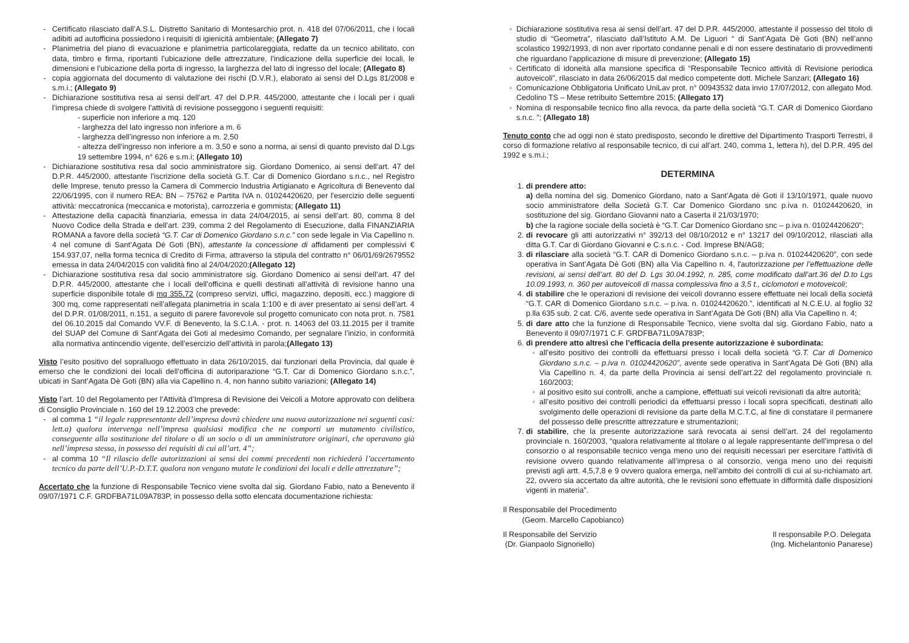Certificato rilasciato dall’A.S.L. Distretto Sanitario di Montesarchio prot. n. 418 del 07/06/2011, che i locali adibiti ad autofficina possiedono i requisiti di igienicità ambientale; (Allegato 7)
Planimetria del piano di evacuazione e planimetria particolareggiata, redatte da un tecnico abilitato, con data, timbro e firma, riportanti l’ubicazione delle attrezzature, l’indicazione della superficie dei locali, le dimensioni e l’ubicazione della porta di ingresso, la larghezza del lato di ingresso del locale; (Allegato 8)
copia aggiornata del documento di valutazione dei rischi (D.V.R.), elaborato ai sensi del D.Lgs 81/2008 e s.m.i.; (Allegato 9)
Dichiarazione sostitutiva resa ai sensi dell’art. 47 del D.P.R. 445/2000, attestante che i locali per i quali l’impresa chiede di svolgere l’attività di revisione posseggono i seguenti requisiti:
- superficie non inferiore a mq. 120
- larghezza del lato ingresso non inferiore a m. 6
- larghezza dell’ingresso non inferiore a m. 2,50
- altezza dell’ingresso non inferiore a m. 3,50 e sono a norma, ai sensi di quanto previsto dal D.Lgs 19 settembre 1994, n° 626 e s.m.i; (Allegato 10)
Dichiarazione sostitutiva resa dal socio amministratore sig. Giordano Domenico, ai sensi dell’art. 47 del D.P.R. 445/2000, attestante l’iscrizione della società G.T. Car di Domenico Giordano s.n.c., nel Registro delle Imprese, tenuto presso la Camera di Commercio Industria Artigianato e Agricoltura di Benevento dal 22/06/1995, con il numero REA: BN – 75762 e Partita IVA n. 01024420620, per l'esercizio delle seguenti attività: meccatronica (meccanica e motorista), carrozzeria e gommista; (Allegato 11)
Attestazione della capacità finanziaria, emessa in data 24/04/2015, ai sensi dell’art. 80, comma 8 del Nuovo Codice della Strada e dell’art. 239, comma 2 del Regolamento di Esecuzione, dalla FINANZIARIA ROMANA a favore della società “G.T. Car di Domenico Giordano s.n.c.” con sede legale in Via Capellino n. 4 nel comune di Sant’Agata Dé Goti (BN), attestante la concessione di affidamenti per complessivi € 154.937,07, nella forma tecnica di Credito di Firma, attraverso la stipula del contratto n° 06/01/69/2679552 emessa in data 24/04/2015 con validità fino al 24/04/2020;(Allegato 12)
Dichiarazione sostitutiva resa dal socio amministratore sig. Giordano Domenico ai sensi dell’art. 47 del D.P.R. 445/2000, attestante che i locali dell’officina e quelli destinati all’attività di revisione hanno una superficie disponibile totale di mq 355,72 (compreso servizi, uffici, magazzino, depositi, ecc.) maggiore di 300 mq, come rappresentati nell’allegata planimetria in scala 1:100 e di aver presentato ai sensi dell’art. 4 del D.P.R. 01/08/2011, n.151, a seguito di parere favorevole sul progetto comunicato con nota prot. n. 7581 del 06.10.2015 dal Comando VV.F. di Benevento, la S.C.I.A. - prot. n. 14063 del 03.11.2015 per il tramite del SUAP del Comune di Sant’Agata dei Goti al medesimo Comando, per segnalare l’inizio, in conformità alla normativa antincendio vigente, dell’esercizio dell’attività in parola;(Allegato 13)
Visto l’esito positivo del sopralluogo effettuato in data 26/10/2015, dai funzionari della Provincia, dal quale è emerso che le condizioni dei locali dell’officina di autoriparazione “G.T. Car di Domenico Giordano s.n.c.”, ubicati in Sant’Agata Dè Goti (BN) alla via Capellino n. 4, non hanno subito variazioni; (Allegato 14)
Visto l’art. 10 del Regolamento per l’Attività d’Impresa di Revisione dei Veicoli a Motore approvato con delibera di Consiglio Provinciale n. 160 del 19.12.2003 che prevede:
al comma 1 “il legale rappresentante dell’impresa dovrà chiedere una nuova autorizzazione nei seguenti casi: lett.a) qualora intervenga nell’impresa qualsiasi modifica che ne comporti un mutamento civilistico, conseguente alla sostituzione del titolare o di un socio o di un amministratore originari, che operavano già nell’impresa stessa, in possesso dei requisiti di cui all’art. 4”;
al comma 10 “Il rilascio delle autorizzazioni ai sensi dei commi precedenti non richiederà l’accertamento tecnico da parte dell’U.P.-D.T.T. qualora non vengano mutate le condizioni dei locali e delle attrezzature”;
Accertato che la funzione di Responsabile Tecnico viene svolta dal sig. Giordano Fabio, nato a Benevento il 09/07/1971 C.F. GRDFBA71L09A783P, in possesso della sotto elencata documentazione richiesta:
Dichiarazione sostitutiva resa ai sensi dell’art. 47 del D.P.R. 445/2000, attestante il possesso del titolo di studio di “Geometra”, rilasciato dall’Istituto A.M. De Liguori “ di Sant’Agata Dè Goti (BN) nell’anno scolastico 1992/1993, di non aver riportato condanne penali e di non essere destinatario di provvedimenti che riguardano l’applicazione di misure di prevenzione; (Allegato 15)
Certificato di idoneità alla mansione specifica di “Responsabile Tecnico attività di Revisione periodica autoveicoli”, rilasciato in data 26/06/2015 dal medico competente dott. Michele Sanzari; (Allegato 16)
Comunicazione Obbligatoria Unificato UniLav prot. n° 00943532 data invio 17/07/2012, con allegato Mod. Cedolino TS – Mese retribuito Settembre 2015; (Allegato 17)
Nomina di responsabile tecnico fino alla revoca, da parte della società “G.T. CAR di Domenico Giordano s.n.c. ”; (Allegato 18)
Tenuto conto che ad oggi non è stato predisposto, secondo le direttive del Dipartimento Trasporti Terrestri, il corso di formazione relativo al responsabile tecnico, di cui all’art. 240, comma 1, lettera h), del D.P.R. 495 del 1992 e s.m.i.;
DETERMINA
1. di prendere atto:
a) della nomina del sig. Domenico Giordano, nato a Sant’Agata dè Goti il 13/10/1971, quale nuovo socio amministratore della Società G.T. Car Domenico Giordano snc p.iva n. 01024420620, in sostituzione del sig. Giordano Giovanni nato a Caserta il 21/03/1970;
b) che la ragione sociale della società è “G.T. Car Domenico Giordano snc – p.iva n. 01024420620”;
2. di revocare gli atti autorizzativi n° 392/13 del 08/10/2012 e n° 13217 del 09/10/2012, rilasciati alla ditta G.T. Car di Giordano Giovanni e C.s.n.c. - Cod. Imprese BN/AG8;
3. di rilasciare alla società “G.T. CAR di Domenico Giordano s.n.c. – p.iva n. 01024420620”, con sede operativa in Sant’Agata Dè Goti (BN) alla Via Capellino n. 4, l'autorizzazione per l’effettuazione delle revisioni, ai sensi dell’art. 80 del D. Lgs 30.04.1992, n. 285, come modificato dall’art.36 del D.to Lgs 10.09.1993, n. 360 per autoveicoli di massa complessiva fino a 3,5 t., ciclomotori e motoveicoli;
4. di stabilire che le operazioni di revisione dei veicoli dovranno essere effettuate nei locali della società “G.T. CAR di Domenico Giordano s.n.c. – p.iva. n. 01024420620.”, identificati al N.C.E.U. al foglio 32 p.lla 635 sub. 2 cat. C/6, avente sede operativa in Sant’Agata Dè Goti (BN) alla Via Capellino n. 4;
5. di dare atto che la funzione di Responsabile Tecnico, viene svolta dal sig. Giordano Fabio, nato a Benevento il 09/07/1971 C.F. GRDFBA71L09A783P;
6. di prendere atto altresì che l’efficacia della presente autorizzazione è subordinata:
all’esito positivo dei controlli da effettuarsi presso i locali della società “G.T. Car di Domenico Giordano s.n.c. – p.iva n. 01024420620”, avente sede operativa in Sant’Agata Dè Goti (BN) alla Via Capellino n. 4, da parte della Provincia ai sensi dell’art.22 del regolamento provinciale n. 160/2003;
al positivo esito sui controlli, anche a campione, effettuati sui veicoli revisionati da altre autorità;
all’esito positivo dei controlli periodici da effettuarsi presso i locali sopra specificati, destinati allo svolgimento delle operazioni di revisione da parte della M.C.T.C, al fine di constatare il permanere del possesso delle prescritte attrezzature e strumentazioni;
7. di stabilire, che la presente autorizzazione sarà revocata ai sensi dell’art. 24 del regolamento provinciale n. 160/2003, “qualora relativamente al titolare o al legale rappresentante dell’impresa o del consorzio o al responsabile tecnico venga meno uno dei requisiti necessari per esercitare l’attività di revisione ovvero quando relativamente all’impresa o al consorzio, venga meno uno dei requisiti previsti agli artt. 4,5,7,8 e 9 ovvero qualora emerga, nell’ambito dei controlli di cui al su-richiamato art. 22, ovvero sia accertato da altre autorità, che le revisioni sono effettuate in difformità dalle disposizioni vigenti in materia”.
Il Responsabile del Procedimento
(Geom. Marcello Capobianco)
Il Responsabile del Servizio
(Dr. Gianpaolo Signoriello)
Il responsabile P.O. Delegata
(Ing. Michelantonio Panarese)